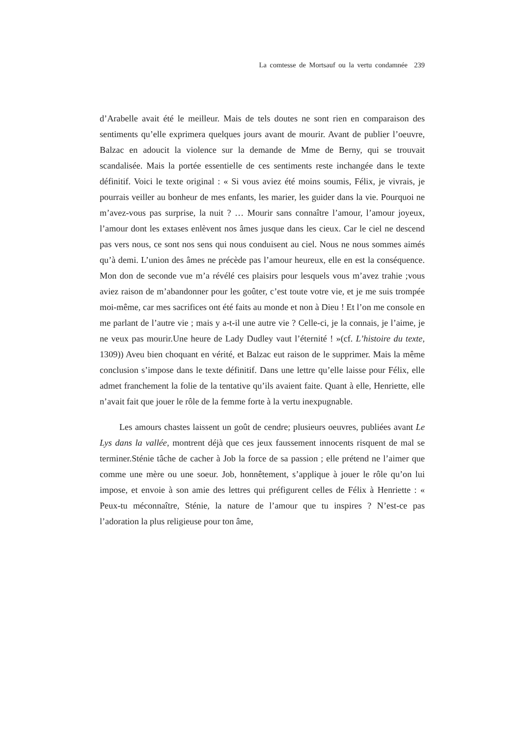La comtesse de Mortsauf ou la vertu condamnée 239
d’Arabelle avait été le meilleur. Mais de tels doutes ne sont rien en comparaison des sentiments qu’elle exprimera quelques jours avant de mourir. Avant de publier l’oeuvre, Balzac en adoucit la violence sur la demande de Mme de Berny, qui se trouvait scandalisée. Mais la portée essentielle de ces sentiments reste inchangée dans le texte définitif. Voici le texte original : « Si vous aviez été moins soumis, Félix, je vivrais, je pourrais veiller au bonheur de mes enfants, les marier, les guider dans la vie. Pourquoi ne m’avez-vous pas surprise, la nuit ? … Mourir sans connaître l’amour, l’amour joyeux, l’amour dont les extases enlèvent nos âmes jusque dans les cieux. Car le ciel ne descend pas vers nous, ce sont nos sens qui nous conduisent au ciel. Nous ne nous sommes aimés qu’à demi. L’union des âmes ne précède pas l’amour heureux, elle en est la conséquence. Mon don de seconde vue m’a révélé ces plaisirs pour lesquels vous m’avez trahie ;vous aviez raison de m’abandonner pour les goûter, c’est toute votre vie, et je me suis trompée moi-même, car mes sacrifices ont été faits au monde et non à Dieu ! Et l’on me console en me parlant de l’autre vie ; mais y a-t-il une autre vie ? Celle-ci, je la connais, je l’aime, je ne veux pas mourir.Une heure de Lady Dudley vaut l’éternité ! »(cf. L’histoire du texte, 1309)) Aveu bien choquant en vérité, et Balzac eut raison de le supprimer. Mais la même conclusion s’impose dans le texte définitif. Dans une lettre qu’elle laisse pour Félix, elle admet franchement la folie de la tentative qu’ils avaient faite. Quant à elle, Henriette, elle n’avait fait que jouer le rôle de la femme forte à la vertu inexpugnable.
Les amours chastes laissent un goût de cendre; plusieurs oeuvres, publiées avant Le Lys dans la vallée, montrent déjà que ces jeux faussement innocents risquent de mal se terminer.Sténie tâche de cacher à Job la force de sa passion ; elle prétend ne l’aimer que comme une mère ou une soeur. Job, honnêtement, s’applique à jouer le rôle qu’on lui impose, et envoie à son amie des lettres qui préfigurent celles de Félix à Henriette : « Peux-tu méconnaître, Sténie, la nature de l’amour que tu inspires ? N’est-ce pas l’adoration la plus religieuse pour ton âme,